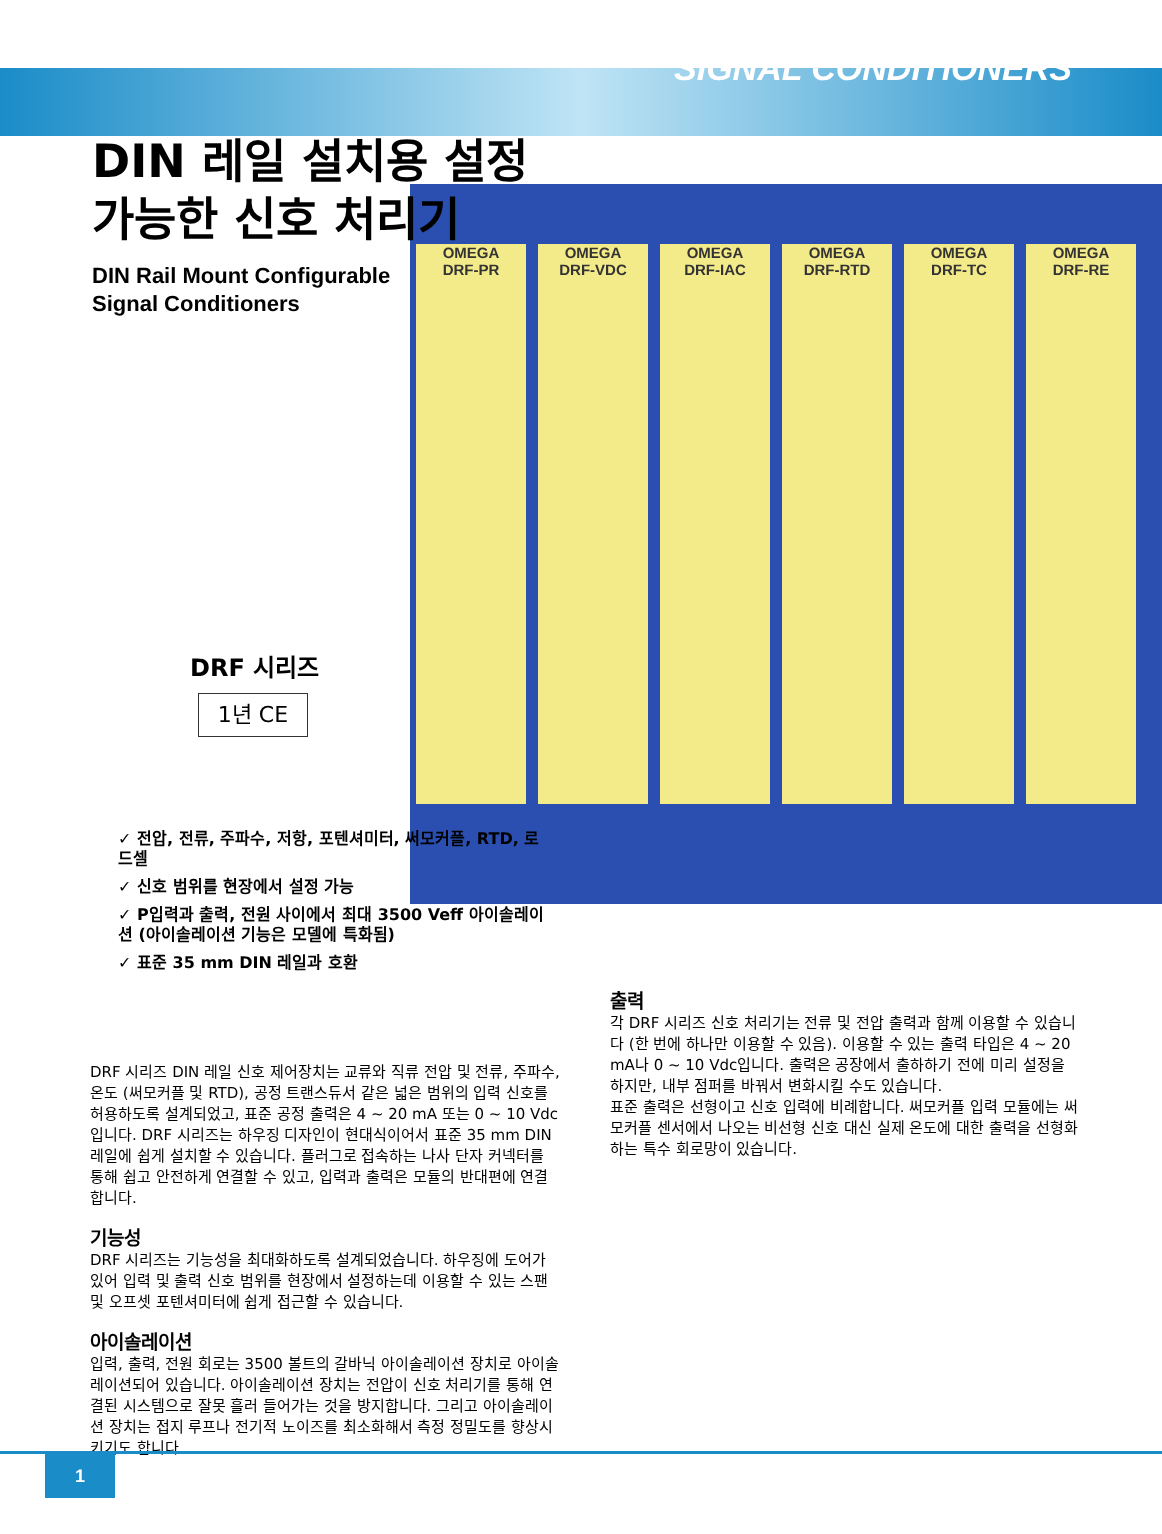SIGNAL CONDITIONERS
OMEGA
DRF-PR OMEGA
DRF-VDC OMEGA
DRF-IAC OMEGA
DRF-RTD OMEGA
DRF-TC OMEGA
DRF-RE
DIN 레일 설치용 설정
가능한 신호 처리기
DIN Rail Mount Configurable
Signal Conditioners
DRF 시리즈
1년 CE
✓ 전압, 전류, 주파수, 저항, 포텐셔미터, 써모커플, RTD, 로드셀
✓ 신호 범위를 현장에서 설정 가능
✓ P입력과 출력, 전원 사이에서 최대 3500 Veff 아이솔레이션 (아이솔레이션 기능은 모델에 특화됨)
✓ 표준 35 mm DIN 레일과 호환
DRF 시리즈 DIN 레일 신호 제어장치는 교류와 직류 전압 및 전류, 주파수, 온도 (써모커플 및 RTD), 공정 트랜스듀서 같은 넓은 범위의 입력 신호를 허용하도록 설계되었고, 표준 공정 출력은 4 ~ 20 mA 또는 0 ~ 10 Vdc입니다. DRF 시리즈는 하우징 디자인이 현대식이어서 표준 35 mm DIN 레일에 쉽게 설치할 수 있습니다. 플러그로 접속하는 나사 단자 커넥터를 통해 쉽고 안전하게 연결할 수 있고, 입력과 출력은 모듈의 반대편에 연결합니다.
기능성
DRF 시리즈는 기능성을 최대화하도록 설계되었습니다. 하우징에 도어가 있어 입력 및 출력 신호 범위를 현장에서 설정하는데 이용할 수 있는 스팬 및 오프셋 포텐셔미터에 쉽게 접근할 수 있습니다.
아이솔레이션
입력, 출력, 전원 회로는 3500 볼트의 갈바닉 아이솔레이션 장치로 아이솔레이션되어 있습니다. 아이솔레이션 장치는 전압이 신호 처리기를 통해 연결된 시스템으로 잘못 흘러 들어가는 것을 방지합니다. 그리고 아이솔레이션 장치는 접지 루프나 전기적 노이즈를 최소화해서 측정 정밀도를 향상시키기도 합니다.
출력
각 DRF 시리즈 신호 처리기는 전류 및 전압 출력과 함께 이용할 수 있습니다 (한 번에 하나만 이용할 수 있음). 이용할 수 있는 출력 타입은 4 ~ 20 mA나 0 ~ 10 Vdc입니다. 출력은 공장에서 출하하기 전에 미리 설정을 하지만, 내부 점퍼를 바꿔서 변화시킬 수도 있습니다.
표준 출력은 선형이고 신호 입력에 비례합니다. 써모커플 입력 모듈에는 써모커플 센서에서 나오는 비선형 신호 대신 실제 온도에 대한 출력을 선형화하는 특수 회로망이 있습니다.
1